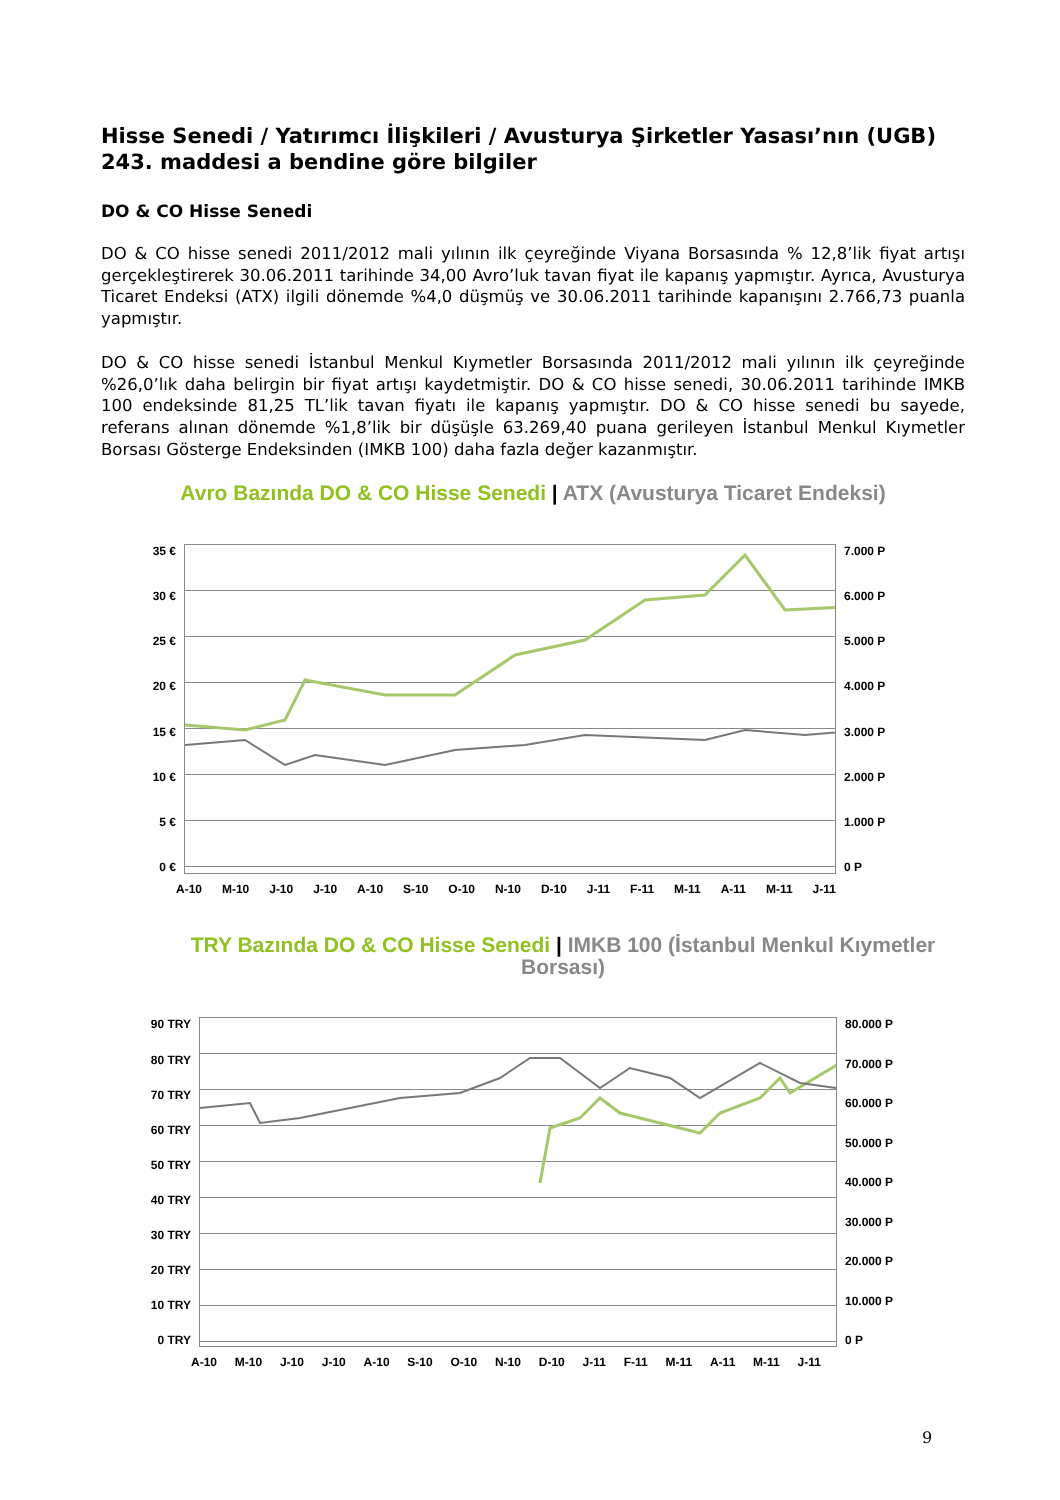Hisse Senedi / Yatırımcı İlişkileri / Avusturya Şirketler Yasası’nın (UGB) 243. maddesi a bendine göre bilgiler
DO & CO Hisse Senedi
DO & CO hisse senedi 2011/2012 mali yılının ilk çeyreğinde Viyana Borsasında % 12,8’lik fiyat artışı gerçekleştirerek 30.06.2011 tarihinde 34,00 Avro’luk tavan fiyat ile kapanış yapmıştır. Ayrıca, Avusturya Ticaret Endeksi (ATX) ilgili dönemde %4,0 düşmüş ve 30.06.2011 tarihinde kapanışını 2.766,73 puanla yapmıştır.
DO & CO hisse senedi İstanbul Menkul Kıymetler Borsasında 2011/2012 mali yılının ilk çeyreğinde %26,0’lık daha belirgin bir fiyat artışı kaydetmiştir. DO & CO hisse senedi, 30.06.2011 tarihinde IMKB 100 endeksinde 81,25 TL’lik tavan fiyatı ile kapanış yapmıştır. DO & CO hisse senedi bu sayede, referans alınan dönemde %1,8’lik bir düşüşle 63.269,40 puana gerileyen İstanbul Menkul Kıymetler Borsası Gösterge Endeksinden (IMKB 100) daha fazla değer kazanmıştır.
Avro Bazında DO & CO Hisse Senedi | ATX (Avusturya Ticaret Endeksi)
35 €
30 €
25 €
20 €
15 €
10 €
5 €
0 €
7.000 P
6.000 P
5.000 P
4.000 P
3.000 P
2.000 P
1.000 P
0 P
A-10 M-10 J-10 J-10 A-10 S-10 O-10 N-10 D-10 J-11 F-11 M-11 A-11 M-11 J-11
TRY Bazında DO & CO Hisse Senedi | IMKB 100 (İstanbul Menkul Kıymetler Borsası)
90 TRY
80 TRY
70 TRY
60 TRY
50 TRY
40 TRY
30 TRY
20 TRY
10 TRY
0 TRY
80.000 P
70.000 P
60.000 P
50.000 P
40.000 P
30.000 P
20.000 P
10.000 P
0 P
A-10 M-10 J-10 J-10 A-10 S-10 O-10 N-10 D-10 J-11 F-11 M-11 A-11 M-11 J-11
9